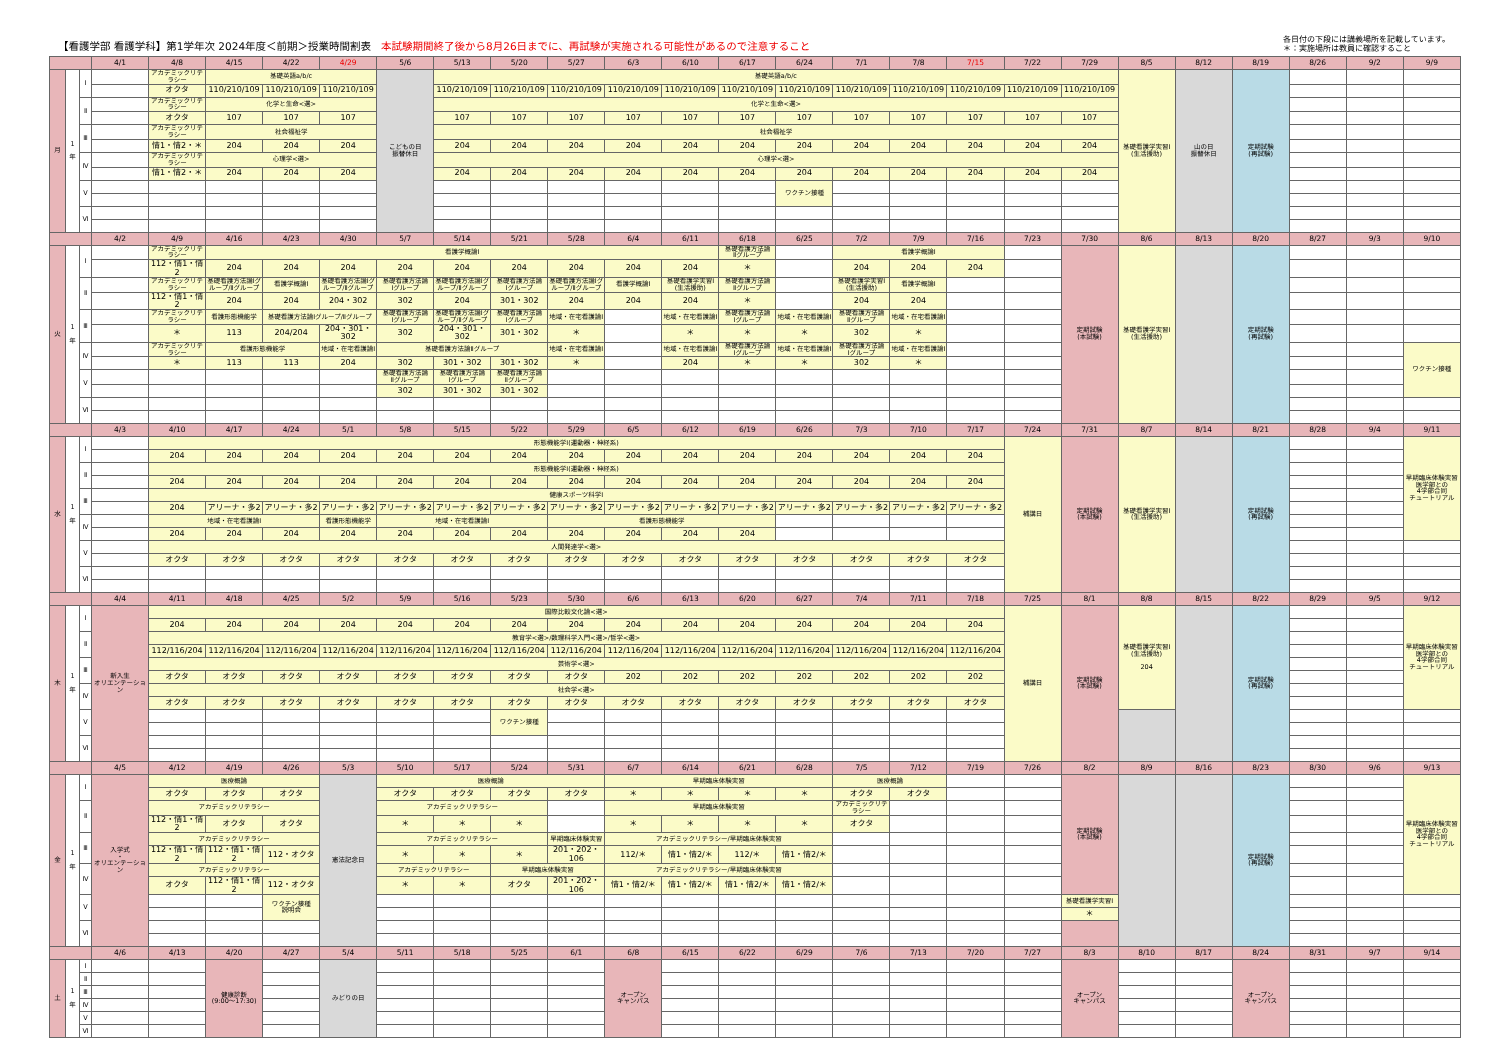【看護学部 看護学科】第1学年次 2024年度＜前期＞授業時間割表 本試験期間終了後から8月26日までに、再試験が実施される可能性があるので注意すること
各日付の下段には講義場所を記載しています。
＊：実施場所は教員に確認すること
| | | | 4/1 | 4/8 | 4/15 | 4/22 | 4/29 | 5/6 | 5/13 | 5/20 | 5/27 | 6/3 | 6/10 | 6/17 | 6/24 | 7/1 | 7/8 | 7/15 | 7/22 | 7/29 | 8/5 | 8/12 | 8/19 | 8/26 | 9/2 | 9/9 |
| 月 | 1 年 | Ⅰ | | アカデミックリテラシー | 基礎英語a/b/c | | | こどもの日 振替休日 | 基礎英語a/b/c | | | | | | | | | | | | 基礎看護学実習Ⅰ (生活援助) | 山の日 振替休日 | 定期試験 (再試験) | | | |
| | | | | オクタ | 110/210/109 | 110/210/109 | 110/210/109 | | 110/210/109 | 110/210/109 | 110/210/109 | 110/210/109 | 110/210/109 | 110/210/109 | 110/210/109 | 110/210/109 | 110/210/109 | 110/210/109 | 110/210/109 | 110/210/109 | | | | | | |
| | | Ⅱ | | アカデミックリテラシー | 化学と生命<選> | | | | 化学と生命<選> | | | | | | | | | | | | | | | | | |
| | | | | オクタ | 107 | 107 | 107 | | 107 | 107 | 107 | 107 | 107 | 107 | 107 | 107 | 107 | 107 | 107 | 107 | | | | | | |
| | | Ⅲ | | アカデミックリテラシー | 社会福祉学 | | | | 社会福祉学 | | | | | | | | | | | | | | | | | |
| | | | | 情1・情2・＊ | 204 | 204 | 204 | | 204 | 204 | 204 | 204 | 204 | 204 | 204 | 204 | 204 | 204 | 204 | 204 | | | | | | |
| | | Ⅳ | | アカデミックリテラシー | 心理学<選> | | | | 心理学<選> | | | | | | | | | | | | | | | | | |
| | | | | 情1・情2・＊ | 204 | 204 | 204 | | 204 | 204 | 204 | 204 | 204 | 204 | 204 | 204 | 204 | 204 | 204 | 204 | | | | | | |
| | | Ⅴ | | | | | | | | | | | | | ワクチン接種 | | | | | | | | | | | |
| | | Ⅵ | | | | | | | | | | | | | | | | | | | | | | | | |
| | | | 4/2 | 4/9 | 4/16 | 4/23 | 4/30 | 5/7 | 5/14 | 5/21 | 5/28 | 6/4 | 6/11 | 6/18 | 6/25 | 7/2 | 7/9 | 7/16 | 7/23 | 7/30 | 8/6 | 8/13 | 8/20 | 8/27 | 9/3 | 9/10 |
| 火 | 1 年 | Ⅰ | | アカデミックリテラシー | 看護学概論Ⅰ | | | | | | | | | 基礎看護方法論 Ⅱグループ | | 看護学概論Ⅰ | | | | 定期試験 (本試験) | 基礎看護学実習Ⅰ (生活援助) | | 定期試験 (再試験) | | | |
| | | | | 112・情1・情2 | 204 | 204 | 204 | 204 | 204 | 204 | 204 | 204 | 204 | ＊ | | 204 | 204 | 204 | | | | | | | | |
| | | Ⅱ | | アカデミックリテラシー | 基礎看護方法論Ⅰグループ/Ⅱグループ | 看護学概論Ⅰ | 基礎看護方法論Ⅰグループ/Ⅱグループ | 基礎看護方法論 Ⅰグループ | 基礎看護方法論Ⅰグループ/Ⅱグループ | 基礎看護方法論 Ⅰグループ | 基礎看護方法論Ⅰグループ/Ⅱグループ | 看護学概論Ⅰ | 基礎看護学実習Ⅰ (生活援助) | 基礎看護方法論 Ⅱグループ | | 基礎看護学実習Ⅰ (生活援助) | 看護学概論Ⅰ | | | | | | | | | |
| | | | | 112・情1・情2 | 204 | 204 | 204・302 | 302 | 204 | 301・302 | 204 | 204 | 204 | ＊ | | 204 | 204 | | | | | | | | | |
| | | Ⅲ | | アカデミックリテラシー | 看護形態機能学 | 基礎看護方法論Ⅰグループ/Ⅱグループ | | 基礎看護方法論 Ⅰグループ | 基礎看護方法論Ⅰグループ/Ⅱグループ | 基礎看護方法論 Ⅰグループ | 地域・在宅看護論Ⅰ | | 地域・在宅看護論Ⅰ | 基礎看護方法論 Ⅰグループ | 地域・在宅看護論Ⅰ | 基礎看護方法論 Ⅱグループ | 地域・在宅看護論Ⅰ | | | | | | | | | |
| | | | | ＊ | 113 | 204/204 | 204・301・302 | 302 | 204・301・302 | 301・302 | ＊ | | ＊ | ＊ | ＊ | 302 | ＊ | | | | | | | | | |
| | | Ⅳ | | アカデミックリテラシー | 看護形態機能学 | | 地域・在宅看護論Ⅰ | 基礎看護方法論Ⅱグループ | | | 地域・在宅看護論Ⅰ | | 地域・在宅看護論Ⅰ | 基礎看護方法論 Ⅰグループ | 地域・在宅看護論Ⅰ | 基礎看護方法論 Ⅰグループ | 地域・在宅看護論Ⅰ | | | | | | | | | ワクチン接種 |
| | | | | ＊ | 113 | 113 | 204 | 302 | 301・302 | 301・302 | ＊ | | 204 | ＊ | ＊ | 302 | ＊ | | | | | | | | | |
| | | Ⅴ | | | | | | 基礎看護方法論 Ⅱグループ | 基礎看護方法論 Ⅰグループ | 基礎看護方法論 Ⅱグループ | | | | | | | | | | | | | | | | |
| | | | | | | | | 302 | 301・302 | 301・302 | | | | | | | | | | | | | | | | |
| | | Ⅵ | | | | | | | | | | | | | | | | | | | | | | | | |
| | | | 4/3 | 4/10 | 4/17 | 4/24 | 5/1 | 5/8 | 5/15 | 5/22 | 5/29 | 6/5 | 6/12 | 6/19 | 6/26 | 7/3 | 7/10 | 7/17 | 7/24 | 7/31 | 8/7 | 8/14 | 8/21 | 8/28 | 9/4 | 9/11 |
| 水 | 1 年 | Ⅰ | | 形態機能学Ⅰ(運動器・神経系) | | | | | | | | | | | | | | | 補講日 | 定期試験 (本試験) | 基礎看護学実習Ⅰ (生活援助) | | 定期試験 (再試験) | | | 早期臨床体験実習 医学部との 4学部合同 チュートリアル |
| | | | | 204 | 204 | 204 | 204 | 204 | 204 | 204 | 204 | 204 | 204 | 204 | 204 | 204 | 204 | 204 | | | | | | | | |
| | | Ⅱ | | 形態機能学Ⅰ(運動器・神経系) | | | | | | | | | | | | | | | | | | | | | | |
| | | | | 204 | 204 | 204 | 204 | 204 | 204 | 204 | 204 | 204 | 204 | 204 | 204 | 204 | 204 | 204 | | | | | | | | |
| | | Ⅲ | | 健康スポーツ科学Ⅰ | | | | | | | | | | | | | | | | | | | | | | |
| | | | | 204 | アリーナ・多2 | アリーナ・多2 | アリーナ・多2 | アリーナ・多2 | アリーナ・多2 | アリーナ・多2 | アリーナ・多2 | アリーナ・多2 | アリーナ・多2 | アリーナ・多2 | アリーナ・多2 | アリーナ・多2 | アリーナ・多2 | アリーナ・多2 | | | | | | | | |
| | | Ⅳ | | 地域・在宅看護論Ⅰ | | | 看護形態機能学 | 地域・在宅看護論Ⅰ | | | 看護形態機能学 | | | | | | | | | | | | | | | |
| | | | | 204 | 204 | 204 | 204 | 204 | 204 | 204 | 204 | 204 | 204 | 204 | | | | | | | | | | | | |
| | | Ⅴ | | 人間発達学<選> | | | | | | | | | | | | | | | | | | | | | | |
| | | | | オクタ | オクタ | オクタ | オクタ | オクタ | オクタ | オクタ | オクタ | オクタ | オクタ | オクタ | オクタ | オクタ | オクタ | オクタ | | | | | | | | |
| | | Ⅵ | | | | | | | | | | | | | | | | | | | | | | | | |
| | | | 4/4 | 4/11 | 4/18 | 4/25 | 5/2 | 5/9 | 5/16 | 5/23 | 5/30 | 6/6 | 6/13 | 6/20 | 6/27 | 7/4 | 7/11 | 7/18 | 7/25 | 8/1 | 8/8 | 8/15 | 8/22 | 8/29 | 9/5 | 9/12 |
| 木 | 1 年 | Ⅰ | 新入生 オリエンテーション | 国際比較文化論<選> | | | | | | | | | | | | | | | 補講日 | 定期試験 (本試験) | 基礎看護学実習Ⅰ (生活援助) 204 | | 定期試験 (再試験) | | | 早期臨床体験実習 医学部との 4学部合同 チュートリアル |
| | | | | 204 | 204 | 204 | 204 | 204 | 204 | 204 | 204 | 204 | 204 | 204 | 204 | 204 | 204 | 204 | | | | | | | | |
| | | Ⅱ | | 教育学<選>/数理科学入門<選>/哲学<選> | | | | | | | | | | | | | | | | | | | | | | |
| | | | | 112/116/204 | 112/116/204 | 112/116/204 | 112/116/204 | 112/116/204 | 112/116/204 | 112/116/204 | 112/116/204 | 112/116/204 | 112/116/204 | 112/116/204 | 112/116/204 | 112/116/204 | 112/116/204 | 112/116/204 | | | | | | | | |
| | | Ⅲ | | 芸術学<選> | | | | | | | | | | | | | | | | | | | | | | |
| | | | | オクタ | オクタ | オクタ | オクタ | オクタ | オクタ | オクタ | オクタ | 202 | 202 | 202 | 202 | 202 | 202 | 202 | | | | | | | | |
| | | Ⅳ | | 社会学<選> | | | | | | | | | | | | | | | | | | | | | | |
| | | | | オクタ | オクタ | オクタ | オクタ | オクタ | オクタ | オクタ | オクタ | オクタ | オクタ | オクタ | オクタ | オクタ | オクタ | オクタ | | | | | | | | |
| | | Ⅴ | | | | | | | | ワクチン接種 | | | | | | | | | | | | | | | | |
| | | Ⅵ | | | | | | | | | | | | | | | | | | | | | | | | |
| | | | 4/5 | 4/12 | 4/19 | 4/26 | 5/3 | 5/10 | 5/17 | 5/24 | 5/31 | 6/7 | 6/14 | 6/21 | 6/28 | 7/5 | 7/12 | 7/19 | 7/26 | 8/2 | 8/9 | 8/16 | 8/23 | 8/30 | 9/6 | 9/13 |
| 金 | 1 年 | Ⅰ | 入学式 ・ オリエンテーション | 医療概論 | | | 憲法記念日 | 医療概論 | | | | 早期臨床体験実習 | | | | 医療概論 | | | | 定期試験 (本試験) | | | 定期試験 (再試験) | | | 早期臨床体験実習 医学部との 4学部合同 チュートリアル |
| | | | | オクタ | オクタ | オクタ | | オクタ | オクタ | オクタ | オクタ | ＊ | ＊ | ＊ | ＊ | オクタ | オクタ | | | | | | | | | |
| | | Ⅱ | | アカデミックリテラシー | | | | アカデミックリテラシー | | | | 早期臨床体験実習 | | | | アカデミックリテラシー | | | | | | | | | | |
| | | | | 112・情1・情2 | オクタ | オクタ | | ＊ | ＊ | ＊ | | ＊ | ＊ | ＊ | ＊ | オクタ | | | | | | | | | | |
| | | Ⅲ | | アカデミックリテラシー | | | | アカデミックリテラシー | | | 早期臨床体験実習 | アカデミックリテラシー/早期臨床体験実習 | | | | | | | | | | | | | | |
| | | | | 112・情1・情2 | 112・情1・情2 | 112・オクタ | | ＊ | ＊ | ＊ | 201・202・106 | 112/＊ | 情1・情2/＊ | 112/＊ | 情1・情2/＊ | | | | | | | | | | | |
| | | Ⅳ | | アカデミックリテラシー | | | | アカデミックリテラシー | | 早期臨床体験実習 | | アカデミックリテラシー/早期臨床体験実習 | | | | | | | | | | | | | | |
| | | | | オクタ | 112・情1・情2 | 112・オクタ | | ＊ | ＊ | オクタ | 201・202・106 | 情1・情2/＊ | 情1・情2/＊ | 情1・情2/＊ | 情1・情2/＊ | | | | | | | | | | | |
| | | Ⅴ | | | | ワクチン接種 説明会 | | | | | | | | | | | | | | 基礎看護学実習Ⅰ | | | | | | |
| | | | | | | | | | | | | | | | | | | | | ＊ | | | | | | |
| | | Ⅵ | | | | | | | | | | | | | | | | | | | | | | | | |
| | | | 4/6 | 4/13 | 4/20 | 4/27 | 5/4 | 5/11 | 5/18 | 5/25 | 6/1 | 6/8 | 6/15 | 6/22 | 6/29 | 7/6 | 7/13 | 7/20 | 7/27 | 8/3 | 8/10 | 8/17 | 8/24 | 8/31 | 9/7 | 9/14 |
| 土 | 1 年 | Ⅰ | | | 健康診断 (9:00～17:30) | | みどりの日 | | | | | オープン キャンパス | | | | | | | | オープン キャンパス | | | オープン キャンパス | | | |
| | | Ⅱ | | | | | | | | | | | | | | | | | | | | | | | | |
| | | Ⅲ | | | | | | | | | | | | | | | | | | | | | | | | |
| | | Ⅳ | | | | | | | | | | | | | | | | | | | | | | | | |
| | | Ⅴ | | | | | | | | | | | | | | | | | | | | | | | | |
| | | Ⅵ | | | | | | | | | | | | | | | | | | | | | | | | |